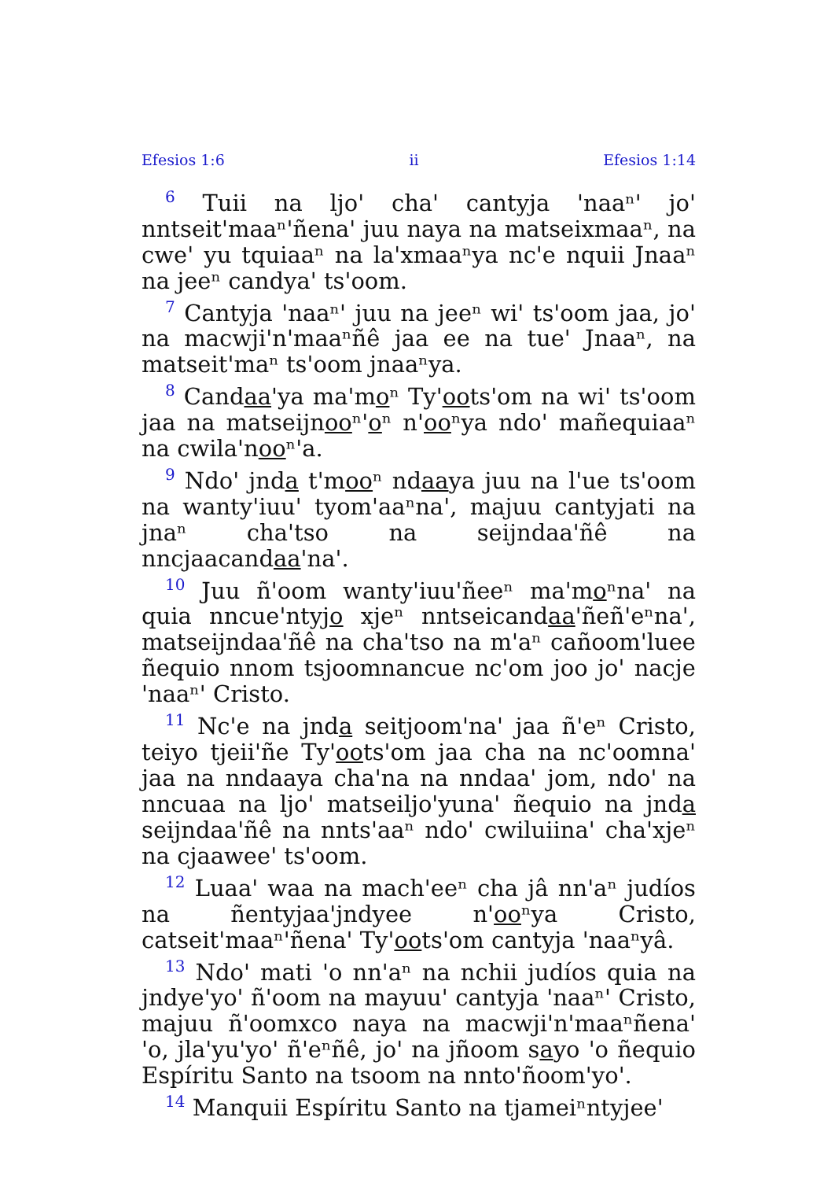Efesios 1:6 ii Efesios 1:14
<sup>6</sup> Tuii na ljoꞌ chaꞌ cantyja ꞌnaaⁿꞌ joꞌ nntseitꞌmaaⁿꞌñenaꞌ juu naya na matseixmaaⁿ, na cweꞌ yu tquiaaⁿ na laꞌxmaaⁿya ncꞌe nquii Jnaaⁿ na jeeⁿ candyaꞌ tsꞌoom.
<sup>7</sup> Cantyja ꞌnaaⁿꞌ juu na jeeⁿ wiꞌ tsꞌoom jaa, joꞌ na macwjiꞌnꞌmaaⁿñê jaa ee na tueꞌ Jnaaⁿ, na mat­seitꞌmaⁿ tsꞌoom jnaaⁿya.
<sup>8</sup> Candaaꞌya maꞌmoⁿ Tyꞌootsꞌom na wiꞌ tsꞌoom jaa na matseijnooⁿꞌoⁿ nꞌooⁿya ndoꞌ mañequiaaⁿ na cwilaꞌnooⁿꞌa.
<sup>9</sup> Ndoꞌ jnda tꞌmooⁿ ndaaya juu na lꞌue tsꞌoom na wantyꞌiuuꞌ tyomꞌaaⁿnaꞌ, majuu cantyjati na jnaⁿ chaꞌtso na seijndaaꞌñê na nncjaacandaaꞌnaꞌ.
<sup>10</sup> Juu ñꞌoom wantyꞌiuuꞌñeeⁿ maꞌmoⁿnaꞌ na quia nncueꞌntyjo xjeⁿ nntseicandaaꞌñeñꞌeⁿnaꞌ, matsei­jndaaꞌñê na chaꞌtso na mꞌaⁿ cañoomꞌluee ñequio nnom tsjoomnancue ncꞌom joo joꞌ nacje ꞌnaaⁿꞌ Cristo.
<sup>11</sup> Ncꞌe na jnda seitjoomꞌnaꞌ jaa ñꞌeⁿ Cristo, teiyo tjeiiꞌñe Tyꞌootsꞌom jaa cha na ncꞌoomnaꞌ jaa na nndaaya chaꞌna na nndaaꞌ jom, ndoꞌ na nncuaa na ljoꞌ matseiljoꞌyunaꞌ ñequio na jnda seijndaaꞌñê na nntsꞌaaⁿ ndoꞌ cwiluiinaꞌ chaꞌxjeⁿ na cjaaweeꞌ tsꞌoom.
<sup>12</sup> Luaaꞌ waa na machꞌeeⁿ cha jâ nnꞌaⁿ judíos na ñentyjaaꞌjndyee nꞌooⁿya Cristo, catseitꞌmaaⁿꞌñenaꞌ Tyꞌootsꞌom cantyja ꞌnaaⁿyâ.
<sup>13</sup> Ndoꞌ mati ꞌo nnꞌaⁿ na nchii judíos quia na jndyeꞌyoꞌ ñꞌoom na mayuuꞌ cantyja ꞌnaaⁿꞌ Cristo, majuu ñꞌoomxco naya na macwjiꞌnꞌmaaⁿñenaꞌ ꞌo, jlaꞌyuꞌyoꞌ ñꞌeⁿñê, joꞌ na jñoom sayo ꞌo ñequio Espíritu Santo na tsoom na nntoꞌñoomꞌyoꞌ.
<sup>14</sup> Manquii Espíritu Santo na tjameiⁿntyjeeꞌ